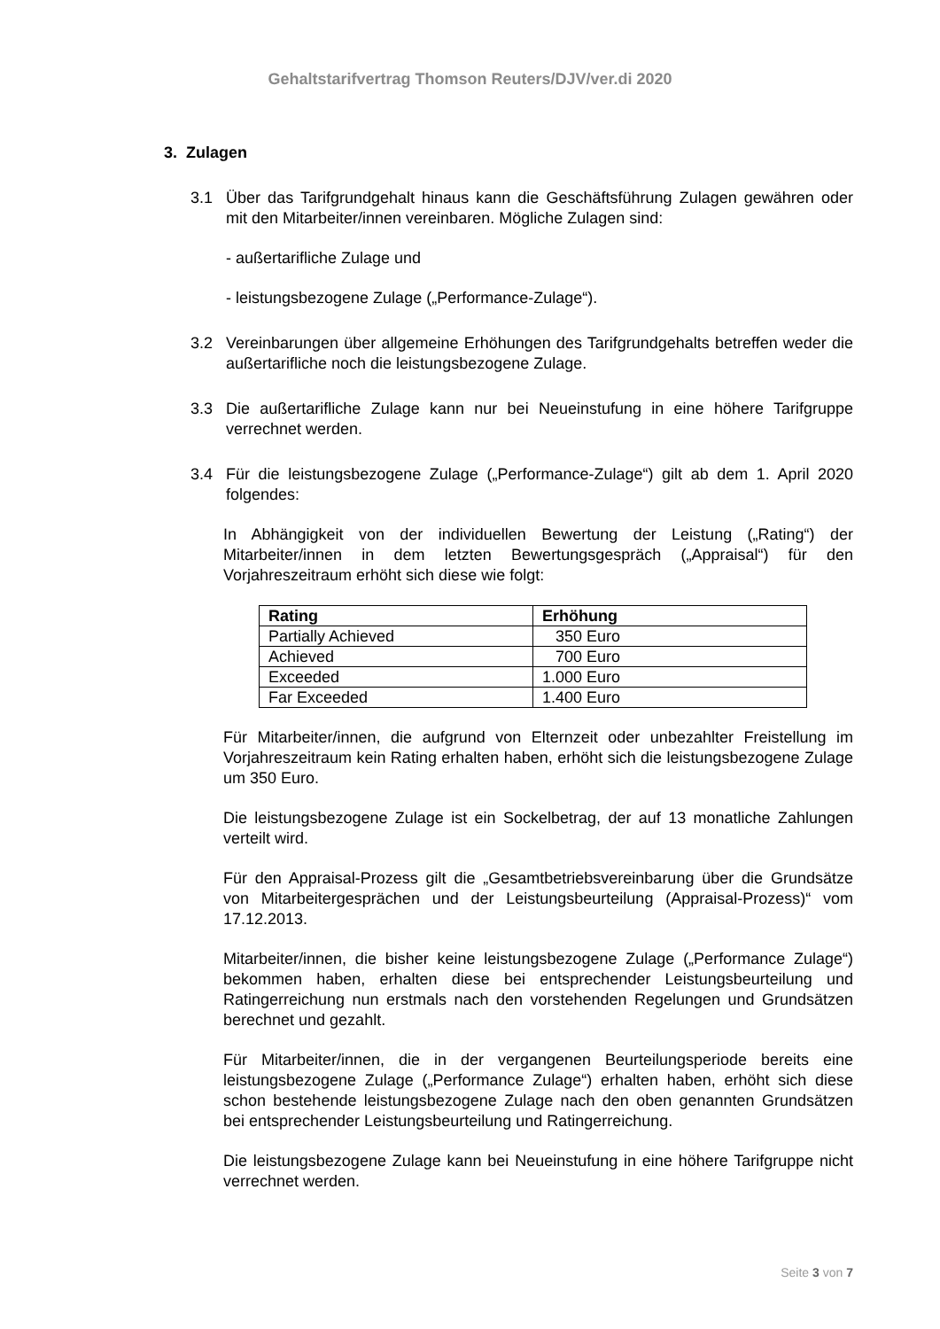Gehaltstarifvertrag Thomson Reuters/DJV/ver.di 2020
3. Zulagen
3.1 Über das Tarifgrundgehalt hinaus kann die Geschäftsführung Zulagen gewähren oder mit den Mitarbeiter/innen vereinbaren. Mögliche Zulagen sind:
- außertarifliche Zulage und
- leistungsbezogene Zulage („Performance-Zulage“).
3.2 Vereinbarungen über allgemeine Erhöhungen des Tarifgrundgehalts betreffen weder die außertarifliche noch die leistungsbezogene Zulage.
3.3 Die außertarifliche Zulage kann nur bei Neueinstufung in eine höhere Tarifgruppe verrechnet werden.
3.4 Für die leistungsbezogene Zulage („Performance-Zulage“) gilt ab dem 1. April 2020 folgendes:
In Abhängigkeit von der individuellen Bewertung der Leistung („Rating“) der Mitarbeiter/innen in dem letzten Bewertungsgespräch („Appraisal“) für den Vorjahreszeitraum erhöht sich diese wie folgt:
| Rating | Erhöhung |
| --- | --- |
| Partially Achieved | 350 Euro |
| Achieved | 700 Euro |
| Exceeded | 1.000 Euro |
| Far Exceeded | 1.400 Euro |
Für Mitarbeiter/innen, die aufgrund von Elternzeit oder unbezahlter Freistellung im Vorjahreszeitraum kein Rating erhalten haben, erhöht sich die leistungsbezogene Zulage um 350 Euro.
Die leistungsbezogene Zulage ist ein Sockelbetrag, der auf 13 monatliche Zahlungen verteilt wird.
Für den Appraisal-Prozess gilt die „Gesamtbetriebsvereinbarung über die Grundsätze von Mitarbeitergesprächen und der Leistungsbeurteilung (Appraisal-Prozess)“ vom 17.12.2013.
Mitarbeiter/innen, die bisher keine leistungsbezogene Zulage („Performance Zulage“) bekommen haben, erhalten diese bei entsprechender Leistungsbeurteilung und Ratingerreichung nun erstmals nach den vorstehenden Regelungen und Grundsätzen berechnet und gezahlt.
Für Mitarbeiter/innen, die in der vergangenen Beurteilungsperiode bereits eine leistungsbezogene Zulage („Performance Zulage“) erhalten haben, erhöht sich diese schon bestehende leistungsbezogene Zulage nach den oben genannten Grundsätzen bei entsprechender Leistungsbeurteilung und Ratingerreichung.
Die leistungsbezogene Zulage kann bei Neueinstufung in eine höhere Tarifgruppe nicht verrechnet werden.
Seite 3 von 7